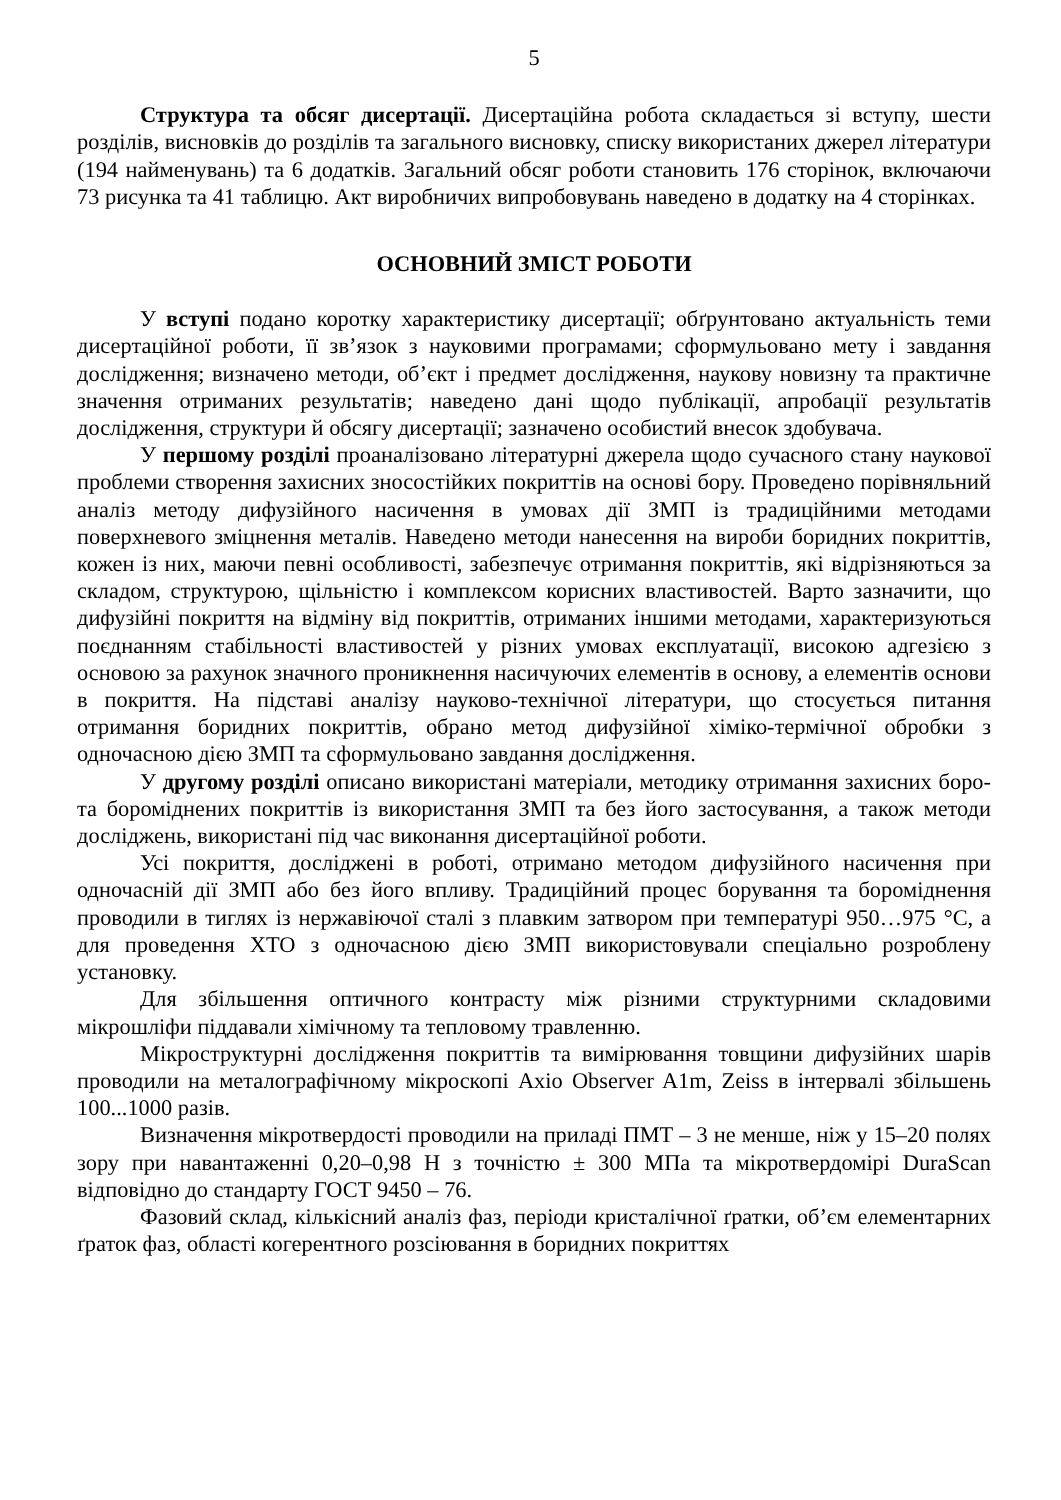5
Структура та обсяг дисертації. Дисертаційна робота складається зі вступу, шести розділів, висновків до розділів та загального висновку, списку використаних джерел літератури (194 найменувань) та 6 додатків. Загальний обсяг роботи становить 176 сторінок, включаючи 73 рисунка та 41 таблицю. Акт виробничих випробовувань наведено в додатку на 4 сторінках.
ОСНОВНИЙ ЗМІСТ РОБОТИ
У вступі подано коротку характеристику дисертації; обґрунтовано актуальність теми дисертаційної роботи, її зв’язок з науковими програмами; сформульовано мету і завдання дослідження; визначено методи, об’єкт і предмет дослідження, наукову новизну та практичне значення отриманих результатів; наведено дані щодо публікації, апробації результатів дослідження, структури й обсягу дисертації; зазначено особистий внесок здобувача.
У першому розділі проаналізовано літературні джерела щодо сучасного стану наукової проблеми створення захисних зносостійких покриттів на основі бору. Проведено порівняльний аналіз методу дифузійного насичення в умовах дії ЗМП із традиційними методами поверхневого зміцнення металів. Наведено методи нанесення на вироби боридних покриттів, кожен із них, маючи певні особливості, забезпечує отримання покриттів, які відрізняються за складом, структурою, щільністю і комплексом корисних властивостей. Варто зазначити, що дифузійні покриття на відміну від покриттів, отриманих іншими методами, характеризуються поєднанням стабільності властивостей у різних умовах експлуатації, високою адгезією з основою за рахунок значного проникнення насичуючих елементів в основу, а елементів основи в покриття. На підставі аналізу науково-технічної літератури, що стосується питання отримання боридних покриттів, обрано метод дифузійної хіміко-термічної обробки з одночасною дією ЗМП та сформульовано завдання дослідження.
У другому розділі описано використані матеріали, методику отримання захисних боро- та бороміднених покриттів із використання ЗМП та без його застосування, а також методи досліджень, використані під час виконання дисертаційної роботи.
Усі покриття, досліджені в роботі, отримано методом дифузійного насичення при одночасній дії ЗМП або без його впливу. Традиційний процес борування та бороміднення проводили в тиглях із нержавіючої сталі з плавким затвором при температурі 950…975 °С, а для проведення ХТО з одночасною дією ЗМП використовували спеціально розроблену установку.
Для збільшення оптичного контрасту між різними структурними складовими мікрошліфи піддавали хімічному та тепловому травленню.
Мікроструктурні дослідження покриттів та вимірювання товщини дифузійних шарів проводили на металографічному мікроскопі Axio Observer A1m, Zeiss в інтервалі збільшень 100...1000 разів.
Визначення мікротвердості проводили на приладі ПМТ – 3 не менше, ніж у 15–20 полях зору при навантаженні 0,20–0,98 Н з точністю ± 300 МПа та мікротвердомірі DuraScan відповідно до стандарту ГОСТ 9450 – 76.
Фазовий склад, кількісний аналіз фаз, періоди кристалічної ґратки, об’єм елементарних ґраток фаз, області когерентного розсіювання в боридних покриттях